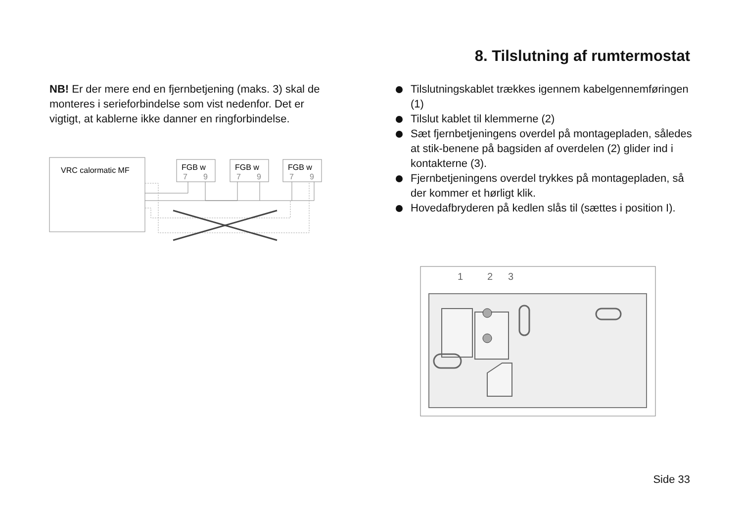8. Tilslutning af rumtermostat
NB! Er der mere end en fjernbetjening (maks. 3) skal de monteres i serieforbindelse som vist ne­denfor. Det er vigtigt, at kablerne ikke danner en ringforbindelse.
VRC calormatic MF
FGB w
7
9
FGB w
7
9
FGB w
7
9
Tilslutningskablet trækkes igennem kabel­gennemføringen (1)
Tilslut kablet til klemmerne (2)
Sæt fjernbetjeningens overdel på montagepladen, således at stik-benene på bagsiden af overdelen (2) glider ind i kontakterne (3).
Fjernbetjeningens overdel trykkes på montage­pladen, så der kommer et hørligt klik.
Hovedafbryderen på kedlen slås til (sættes i posi­tion I).
1
2
3
Side 33